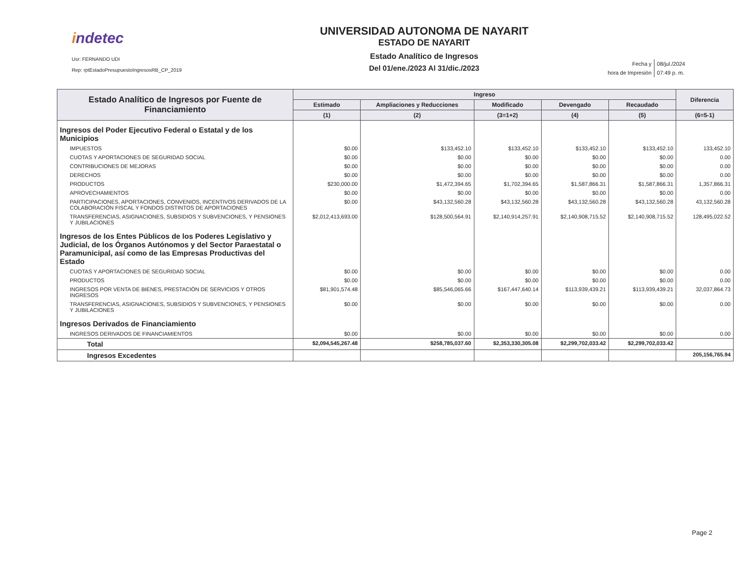indetec
Usr: FERNANDO UDI
Rep: rptEstadoPresupuestoIngresosRB_CP_2019
UNIVERSIDAD AUTONOMA DE NAYARIT
ESTADO DE NAYARIT
Estado Analítico de Ingresos
Del 01/ene./2023 Al 31/dic./2023
| Fecha y | 08/jul./2024 |
| hora de Impresión | 07:49 p. m. |
| Estado Analítico de Ingresos por Fuente de Financiamiento | Ingreso | | | | | Diferencia |
| --- | --- | --- | --- | --- | --- | --- |
| | Estimado | Ampliaciones y Reducciones | Modificado | Devengado | Recaudado | |
| | (1) | (2) | (3=1+2) | (4) | (5) | (6=5-1) |
| Ingresos del Poder Ejecutivo Federal o Estatal y de los Municipios | | | | | | |
| IMPUESTOS | $0.00 | $133,452.10 | $133,452.10 | $133,452.10 | $133,452.10 | 133,452.10 |
| CUOTAS Y APORTACIONES DE SEGURIDAD SOCIAL | $0.00 | $0.00 | $0.00 | $0.00 | $0.00 | 0.00 |
| CONTRIBUCIONES DE MEJORAS | $0.00 | $0.00 | $0.00 | $0.00 | $0.00 | 0.00 |
| DERECHOS | $0.00 | $0.00 | $0.00 | $0.00 | $0.00 | 0.00 |
| PRODUCTOS | $230,000.00 | $1,472,394.65 | $1,702,394.65 | $1,587,866.31 | $1,587,866.31 | 1,357,866.31 |
| APROVECHAMIENTOS | $0.00 | $0.00 | $0.00 | $0.00 | $0.00 | 0.00 |
| PARTICIPACIONES, APORTACIONES, CONVENIOS, INCENTIVOS DERIVADOS DE LA COLABORACIÓN FISCAL Y FONDOS DISTINTOS DE APORTACIONES | $0.00 | $43,132,560.28 | $43,132,560.28 | $43,132,560.28 | $43,132,560.28 | 43,132,560.28 |
| TRANSFERENCIAS, ASIGNACIONES, SUBSIDIOS Y SUBVENCIONES, Y PENSIONES Y JUBILACIONES | $2,012,413,693.00 | $128,500,564.91 | $2,140,914,257.91 | $2,140,908,715.52 | $2,140,908,715.52 | 128,495,022.52 |
| Ingresos de los Entes Públicos de los Poderes Legislativo y Judicial, de los Órganos Autónomos y del Sector Paraestatal o Paramunicipal, así como de las Empresas Productivas del Estado | | | | | | |
| CUOTAS Y APORTACIONES DE SEGURIDAD SOCIAL | $0.00 | $0.00 | $0.00 | $0.00 | $0.00 | 0.00 |
| PRODUCTOS | $0.00 | $0.00 | $0.00 | $0.00 | $0.00 | 0.00 |
| INGRESOS POR VENTA DE BIENES, PRESTACIÓN DE SERVICIOS Y OTROS INGRESOS | $81,901,574.48 | $85,546,065.66 | $167,447,640.14 | $113,939,439.21 | $113,939,439.21 | 32,037,864.73 |
| TRANSFERENCIAS, ASIGNACIONES, SUBSIDIOS Y SUBVENCIONES, Y PENSIONES Y JUBILACIONES | $0.00 | $0.00 | $0.00 | $0.00 | $0.00 | 0.00 |
| Ingresos Derivados de Financiamiento | | | | | | |
| INGRESOS DERIVADOS DE FINANCIAMIENTOS | $0.00 | $0.00 | $0.00 | $0.00 | $0.00 | 0.00 |
| Total | $2,094,545,267.48 | $258,785,037.60 | $2,353,330,305.08 | $2,299,702,033.42 | $2,299,702,033.42 | |
| Ingresos Excedentes | | | | | | 205,156,765.94 |
Page 2